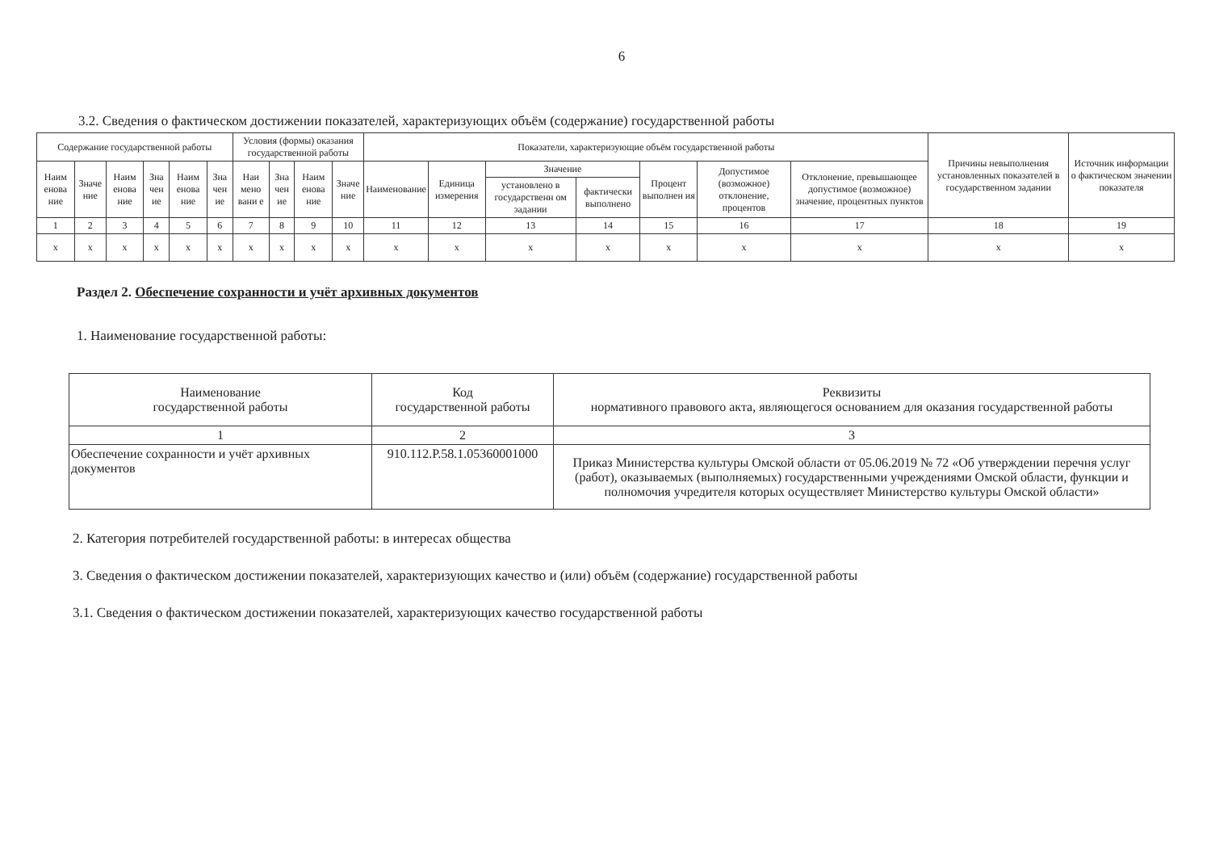6
3.2. Сведения о фактическом достижении показателей, характеризующих объём (содержание) государственной работы
| Содержание государственной работы | | | | | | Условия (формы) оказания государственной работы | | | | Показатели, характеризующие объём государственной работы | | | | | | | Причины невыполнения установленных показателей в государственном задании | Источник информации о фактическом значении показателя |
| --- | --- | --- | --- | --- | --- | --- | --- | --- | --- | --- | --- | --- | --- | --- | --- | --- | --- | --- |
| Наим енова ние | Значе ние | Наим енова ние | Зна чен ие | Наим енова ние | Зна чен ие | Наи мено вани е | Зна чен ие | Наим енова ние | Значе ние | Наименование | Единица измерения | Значение | | Процент выполнен ия | Допустимое (возможное) отклонение, процентов | Отклонение, превышающее допустимое (возможное) значение, процентных пунктов | | |
| | | | | | | | | | | | | установлено в государственн ом задании | фактически выполнено | | | | | |
| 1 | 2 | 3 | 4 | 5 | 6 | 7 | 8 | 9 | 10 | 11 | 12 | 13 | 14 | 15 | 16 | 17 | 18 | 19 |
| x | x | x | x | x | x | x | x | x | x | x | x | x | x | x | x | x | x | x |
Раздел 2. Обеспечение сохранности и учёт архивных документов
1. Наименование государственной работы:
| Наименование государственной работы | Код государственной работы | Реквизиты нормативного правового акта, являющегося основанием для оказания государственной работы |
| --- | --- | --- |
| 1 | 2 | 3 |
| Обеспечение сохранности и учёт архивных документов | 910.112.Р.58.1.05360001000 | Приказ Министерства культуры Омской области от 05.06.2019 № 72 «Об утверждении перечня услуг (работ), оказываемых (выполняемых) государственными учреждениями Омской области, функции и полномочия учредителя которых осуществляет Министерство культуры Омской области» |
2. Категория потребителей государственной работы: в интересах общества
3. Сведения о фактическом достижении показателей, характеризующих качество и (или) объём (содержание) государственной работы
3.1. Сведения о фактическом достижении показателей, характеризующих качество государственной работы